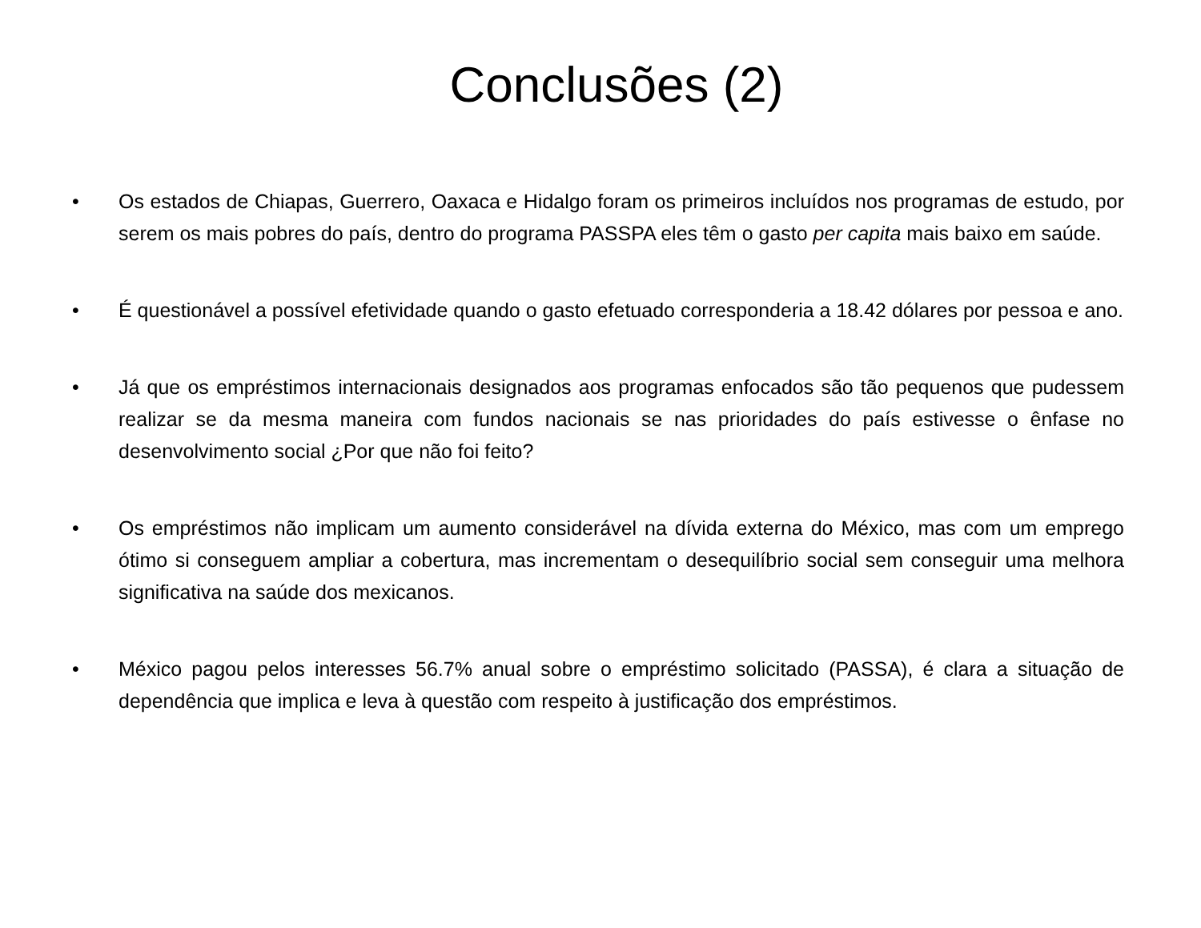Conclusões (2)
• Os estados de Chiapas, Guerrero, Oaxaca e Hidalgo foram os primeiros incluídos nos programas de estudo, por serem os mais pobres do país, dentro do programa PASSPA eles têm o gasto per capita mais baixo em saúde.
• É questionável a possível efetividade quando o gasto efetuado corresponderia a 18.42 dólares por pessoa e ano.
• Já que os empréstimos internacionais designados aos programas enfocados são tão pequenos que pudessem realizar se da mesma maneira com fundos nacionais se nas prioridades do país estivesse o ênfase no desenvolvimento social ¿Por que não foi feito?
• Os empréstimos não implicam um aumento considerável na dívida externa do México, mas com um emprego ótimo si conseguem ampliar a cobertura, mas incrementam o desequilíbrio social sem conseguir uma melhora significativa na saúde dos mexicanos.
• México pagou pelos interesses 56.7% anual sobre o empréstimo solicitado (PASSA), é clara a situação de dependência que implica e leva à questão com respeito à justificação dos empréstimos.